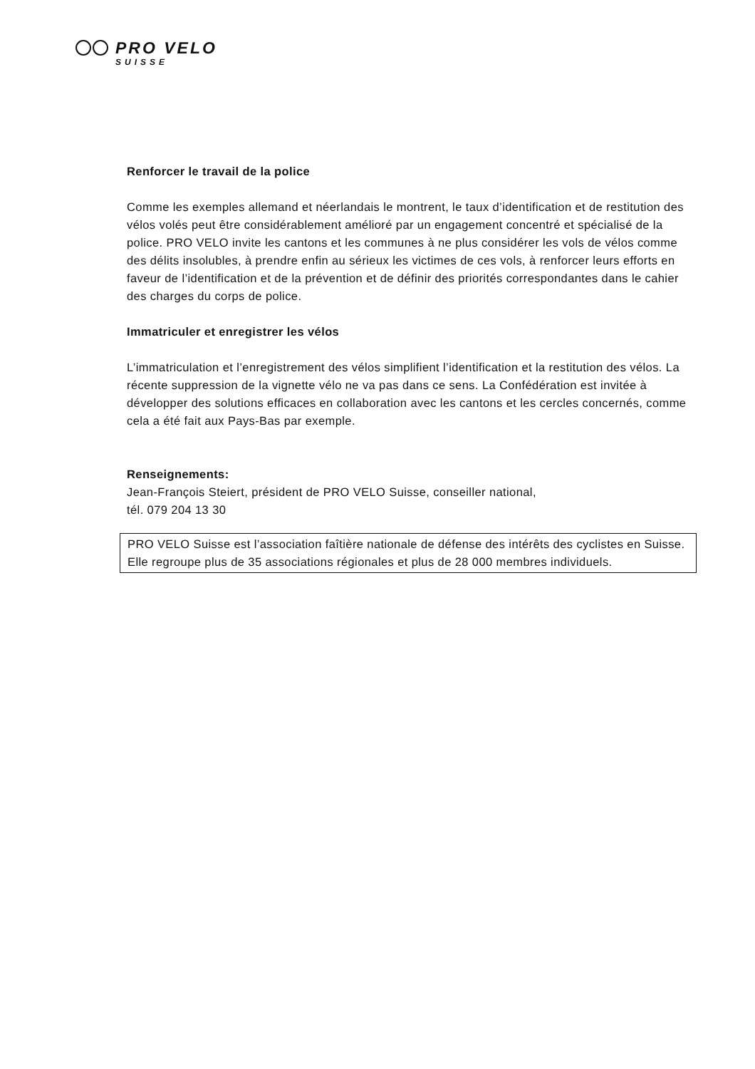PRO VELO SUISSE
Renforcer le travail de la police
Comme les exemples allemand et néerlandais le montrent, le taux d’identification et de restitution des vélos volés peut être considérablement amélioré par un engagement concentré et spécialisé de la police. PRO VELO invite les cantons et les communes à ne plus considérer les vols de vélos comme des délits insolubles, à prendre enfin au sérieux les victimes de ces vols, à renforcer leurs efforts en faveur de l’identification et de la prévention et de définir des priorités correspondantes dans le cahier des charges du corps de police.
Immatriculer et enregistrer les vélos
L’immatriculation et l’enregistrement des vélos simplifient l’identification et la restitution des vélos. La récente suppression de la vignette vélo ne va pas dans ce sens. La Confédération est invitée à développer des solutions efficaces en collaboration avec les cantons et les cercles concernés, comme cela a été fait aux Pays-Bas par exemple.
Renseignements:
Jean-François Steiert, président de PRO VELO Suisse, conseiller national,
tél. 079 204 13 30
PRO VELO Suisse est l’association faîtière nationale de défense des intérêts des cyclistes en Suisse. Elle regroupe plus de 35 associations régionales et plus de 28 000 membres individuels.